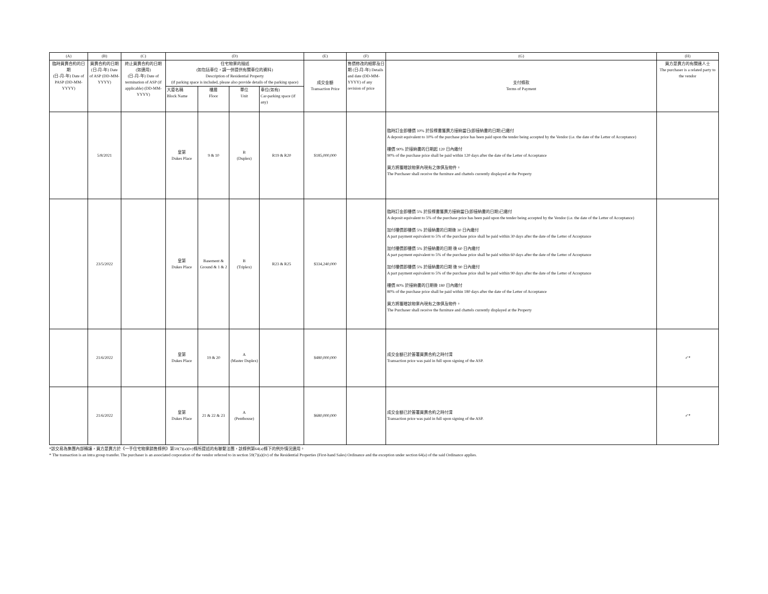| (A) | (B) | (C) | (D) | | | | (E) | (F) | (G) | (H) |
| --- | --- | --- | --- | --- | --- | --- | --- | --- | --- | --- |
| 臨時買賣合約的日期 (日-月-年) Date of PASP (DD-MM-YYYY) | 買賣合約的日期 (日-月-年) Date of ASP (DD-MM- YYYY) | 終止買賣合約的日期 (如適用) (日-月-年) Date of termination of ASP (if applicable) (DD-MM-YYYY) | 住宅物業的描述 (如包括車位，請一併提供有關車位的資料) Description of Residential Property (if parking space is included, please also provide details of the parking space) | | | | 成交金額 Transaction Price | 售價修改的細節及日期 (日-月-年) Details and date (DD-MM- YYYY) of any revision of price | 支付條款 Terms of Payment | 買方是賣方的有關連人士 The purchaser is a related party to the vendor |
| | | | 大廈名稱 Block Name | 樓層 Floor | 單位 Unit | 車位(如有) Car-parking space (if any) | | | | |
| | 5/8/2021 | | 皇第 Dukes Place | 9 & 10 | B (Duplex) | R19 & R20 | $185,000,000 | | 臨時訂金即樓價 10% 於投標書獲賣方接納當日(即接納書的日期)已繳付 A deposit equivalent to 10% of the purchase price has been paid upon the tender being accepted by the Vendor (i.e. the date of the Letter of Acceptance) 樓價 90% 於接納書的日期起 120 日內繳付 90% of the purchase price shall be paid within 120 days after the date of the Letter of Acceptance 買方將獲贈該物業內現有之傢俱及物件。 The Purchaser shall receive the furniture and chattels currently displayed at the Property | |
| | 23/5/2022 | | 皇第 Dukes Place | Basement & Ground & 1 & 2 | B (Triplex) | R23 & R25 | $334,240,000 | | 臨時訂金即樓價 5% 於投標書獲賣方接納當日(即接納書的日期)已繳付 A deposit equivalent to 5% of the purchase price has been paid upon the tender being accepted by the Vendor (i.e. the date of the Letter of Acceptance) 加付樓價即樓價 5% 於接納書的日期後 30 日內繳付 A part payment equivalent to 5% of the purchase price shall be paid within 30 days after the date of the Letter of Acceptance 加付樓價即樓價 5% 於接納書的日期 後 60 日內繳付 A part payment equivalent to 5% of the purchase price shall be paid within 60 days after the date of the Letter of Acceptance 加付樓價即樓價 5% 於接納書的日期 後 90 日內繳付 A part payment equivalent to 5% of the purchase price shall be paid within 90 days after the date of the Letter of Acceptance 樓價 80% 於接納書的日期後 180 日內繳付 80% of the purchase price shall be paid within 180 days after the date of the Letter of Acceptance 買方將獲贈該物業內現有之傢俱及物件。 The Purchaser shall receive the furniture and chattels currently displayed at the Property | |
| | 21/6/2022 | | 皇第 Dukes Place | 19 & 20 | A (Master Duplex) | | $480,000,000 | | 成交金額已於簽署買賣合約之時付清 Transaction price was paid in full upon signing of the ASP. | ✓* |
| | 21/6/2022 | | 皇第 Dukes Place | 21 & 22 & 23 | A (Penthouse) | | $680,000,000 | | 成交金額已於簽署買賣合約之時付清 Transaction price was paid in full upon signing of the ASP. | ✓* |
*該交易為集團內部轉讓，買方是賣方於《一手住宅物業銷售條例》第59(7)(a)(iv)條所提述的有聯繫法團，該條例第64(a)條下的例外情況適用。
* The transaction is an intra group transfer. The purchaser is an associated corporation of the vendor referred to in section 59(7)(a)(iv) of the Residential Properties (First-hand Sales) Ordinance and the exception under section 64(a) of the said Ordinance applies.